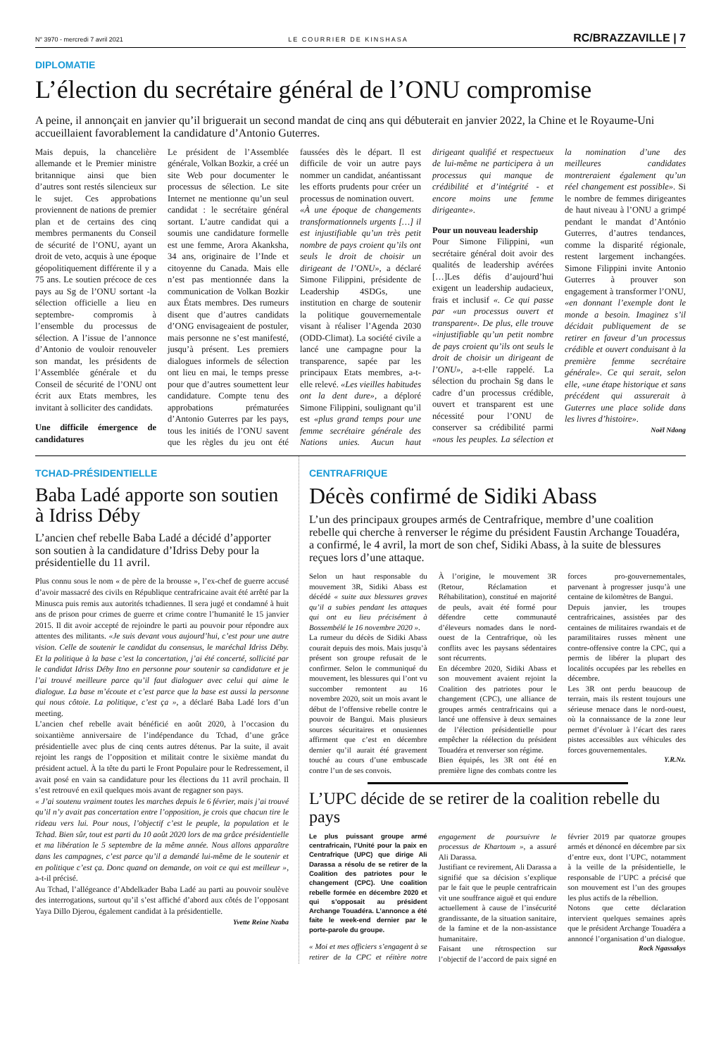N° 3970 - mercredi 7 avril 2021 LE COURRIER DE KINSHASA RC/BRAZZAVILLE | 7
DIPLOMATIE
L’élection du secrétaire général de l’ONU compromise
A peine, il annonçait en janvier qu’il briguerait un second mandat de cinq ans qui débuterait en janvier 2022, la Chine et le Royaume-Uni accueillaient favorablement la candidature d’Antonio Guterres.
Mais depuis, la chancelière allemande et le Premier ministre britannique ainsi que bien d’autres sont restés silencieux sur le sujet. Ces approbations proviennent de nations de premier plan et de certains des cinq membres permanents du Conseil de sécurité de l’ONU, ayant un droit de veto, acquis à une époque géopolitiquement différente il y a 75 ans. Le soutien précoce de ces pays au Sg de l’ONU sortant -la sélection officielle a lieu en septembre- compromis à l’ensemble du processus de sélection. A l’issue de l’annonce d’Antonio de vouloir renouveler son mandat, les présidents de l’Assemblée générale et du Conseil de sécurité de l’ONU ont écrit aux Etats membres, les invitant à solliciter des candidats.
Une difficile émergence de candidatures
Le président de l’Assemblée générale, Volkan Bozkir, a créé un site Web pour documenter le processus de sélection. Le site Internet ne mentionne qu’un seul candidat : le secrétaire général sortant. L’autre candidat qui a soumis une candidature formelle est une femme, Arora Akanksha, 34 ans, originaire de l’Inde et citoyenne du Canada. Mais elle n’est pas mentionnée dans la communication de Volkan Bozkir aux États membres. Des rumeurs disent que d’autres candidats d’ONG envisageaient de postuler, mais personne ne s’est manifesté, jusqu’à présent. Les premiers dialogues informels de sélection ont lieu en mai, le temps presse pour que d’autres soumettent leur candidature. Compte tenu des approbations prématurées d’Antonio Guterres par les pays, tous les initiés de l’ONU savent que les règles du jeu ont été faussées dès le départ. Il est difficile de voir un autre pays nommer un candidat, anéantissant les efforts prudents pour créer un processus de nomination ouvert.
«À une époque de changements transformationnels urgents […] il est injustifiable qu’un très petit nombre de pays croient qu’ils ont seuls le droit de choisir un dirigeant de l’ONU», a déclaré Simone Filippini, présidente de Leadership 4SDGs, une institution en charge de soutenir la politique gouvernementale visant à réaliser l’Agenda 2030 (ODD-Climat). La société civile a lancé une campagne pour la transparence, sapée par les principaux Etats membres, a-t-elle relevé. «Les vieilles habitudes ont la dent dure», a déploré Simone Filippini, soulignant qu’il est «plus grand temps pour une femme secrétaire générale des Nations unies. Aucun haut dirigeant qualifié et respectueux de lui-même ne participera à un processus qui manque de crédibilité et d’intégrité - et encore moins une femme dirigeante».
Pour un nouveau leadership
Pour Simone Filippini, «un secrétaire général doit avoir des qualités de leadership avérées […]Les défis d’aujourd’hui exigent un leadership audacieux, frais et inclusif «. Ce qui passe par «un processus ouvert et transparent». De plus, elle trouve «injustifiable qu’un petit nombre de pays croient qu’ils ont seuls le droit de choisir un dirigeant de l’ONU», a-t-elle rappelé. La sélection du prochain Sg dans le cadre d’un processus crédible, ouvert et transparent est une nécessité pour l’ONU de conserver sa crédibilité parmi «nous les peuples. La sélection et la nomination d’une des meilleures candidates montreraient également qu’un réel changement est possible». Si le nombre de femmes dirigeantes de haut niveau à l’ONU a grimpé pendant le mandat d’António Guterres, d’autres tendances, comme la disparité régionale, restent largement inchangées. Simone Filippini invite Antonio Guterres à prouver son engagement à transformer l’ONU, «en donnant l’exemple dont le monde a besoin. Imaginez s’il décidait publiquement de se retirer en faveur d’un processus crédible et ouvert conduisant à la première femme secrétaire générale». Ce qui serait, selon elle, «une étape historique et sans précédent qui assurerait à Guterres une place solide dans les livres d’histoire».
Noël Ndong
TCHAD-PRÉSIDENTIELLE
Baba Ladé apporte son soutien à Idriss Déby
L’ancien chef rebelle Baba Ladé a décidé d’apporter son soutien à la candidature d’Idriss Deby pour la présidentielle du 11 avril.
Plus connu sous le nom « de père de la brousse », l’ex-chef de guerre accusé d’avoir massacré des civils en République centrafricaine avait été arrêté par la Minusca puis remis aux autorités tchadiennes. Il sera jugé et condamné à huit ans de prison pour crimes de guerre et crime contre l’humanité le 15 janvier 2015. Il dit avoir accepté de rejoindre le parti au pouvoir pour répondre aux attentes des militants. «Je suis devant vous aujourd’hui, c’est pour une autre vision. Celle de soutenir le candidat du consensus, le maréchal Idriss Déby. Et la politique à la base c’est la concertation, j’ai été concerté, sollicité par le candidat Idriss Déby Itno en personne pour soutenir sa candidature et je l’ai trouvé meilleure parce qu’il faut dialoguer avec celui qui aime le dialogue. La base m’écoute et c’est parce que la base est aussi la personne qui nous côtoie. La politique, c’est ça », a déclaré Baba Ladé lors d’un meeting.
L’ancien chef rebelle avait bénéficié en août 2020, à l’occasion du soixantième anniversaire de l’indépendance du Tchad, d’une grâce présidentielle avec plus de cinq cents autres détenus. Par la suite, il avait rejoint les rangs de l’opposition et militait contre le sixième mandat du président actuel. À la tête du parti le Front Populaire pour le Redressement, il avait posé en vain sa candidature pour les élections du 11 avril prochain. Il s’est retrouvé en exil quelques mois avant de regagner son pays.
« J’ai soutenu vraiment toutes les marches depuis le 6 février, mais j’ai trouvé qu’il n’y avait pas concertation entre l’opposition, je crois que chacun tire le rideau vers lui. Pour nous, l’objectif c’est le peuple, la population et le Tchad. Bien sûr, tout est parti du 10 août 2020 lors de ma grâce présidentielle et ma libération le 5 septembre de la même année. Nous allons apparaître dans les campagnes, c’est parce qu’il a demandé lui-même de le soutenir et en politique c’est ça. Donc quand on demande, on voit ce qui est meilleur », a-t-il précisé.
Au Tchad, l’allégeance d’Abdelkader Baba Ladé au parti au pouvoir soulève des interrogations, surtout qu’il s’est affiché d’abord aux côtés de l’opposant Yaya Dillo Djerou, également candidat à la présidentielle.
Yvette Reine Nzaba
CENTRAFRIQUE
Décès confirmé de Sidiki Abass
L’un des principaux groupes armés de Centrafrique, membre d’une coalition rebelle qui cherche à renverser le régime du président Faustin Archange Touadéra, a confirmé, le 4 avril, la mort de son chef, Sidiki Abass, à la suite de blessures reçues lors d’une attaque.
Selon un haut responsable du mouvement 3R, Sidiki Abass est décédé « suite aux blessures graves qu’il a subies pendant les attaques qui ont eu lieu précisément à Bossembélé le 16 novembre 2020 ».
La rumeur du décès de Sidiki Abass courait depuis des mois. Mais jusqu’à présent son groupe refusait de le confirmer. Selon le communiqué du mouvement, les blessures qui l’ont vu succomber remontent au 16 novembre 2020, soit un mois avant le début de l’offensive rebelle contre le pouvoir de Bangui. Mais plusieurs sources sécuritaires et onusiennes affirment que c’est en décembre dernier qu’il aurait été gravement touché au cours d’une embuscade contre l’un de ses convois.
À l’origine, le mouvement 3R (Retour, Réclamation et Réhabilitation), constitué en majorité de peuls, avait été formé pour défendre cette communauté d’éleveurs nomades dans le nord-ouest de la Centrafrique, où les conflits avec les paysans sédentaires sont récurrents.
En décembre 2020, Sidiki Abass et son mouvement avaient rejoint la Coalition des patriotes pour le changement (CPC), une alliance de groupes armés centrafricains qui a lancé une offensive à deux semaines de l’élection présidentielle pour empêcher la réélection du président Touadéra et renverser son régime.
Bien équipés, les 3R ont été en première ligne des combats contre les forces pro-gouvernementales, parvenant à progresser jusqu’à une centaine de kilomètres de Bangui.
Depuis janvier, les troupes centrafricaines, assistées par des centaines de militaires rwandais et de paramilitaires russes mènent une contre-offensive contre la CPC, qui a permis de libérer la plupart des localités occupées par les rebelles en décembre.
Les 3R ont perdu beaucoup de terrain, mais ils restent toujours une sérieuse menace dans le nord-ouest, où la connaissance de la zone leur permet d’évoluer à l’écart des rares pistes accessibles aux véhicules des forces gouvernementales.
Y.R.Nz.
L’UPC décide de se retirer de la coalition rebelle du pays
Le plus puissant groupe armé centrafricain, l’Unité pour la paix en Centrafrique (UPC) que dirige Ali Darassa a résolu de se retirer de la Coalition des patriotes pour le changement (CPC). Une coalition rebelle formée en décembre 2020 et qui s’opposait au président Archange Touadéra. L’annonce a été faite le week-end dernier par le porte-parole du groupe.
« Moi et mes officiers s’engagent à se retirer de la CPC et réitère notre engagement de poursuivre le processus de Khartoum », a assuré Ali Darassa.
Justifiant ce revirement, Ali Darassa a signifié que sa décision s’explique par le fait que le peuple centrafricain vit une souffrance aiguë et qui endure actuellement à cause de l’insécurité grandissante, de la situation sanitaire, de la famine et de la non-assistance humanitaire.
Faisant une rétrospection sur l’objectif de l’accord de paix signé en février 2019 par quatorze groupes armés et dénoncé en décembre par six d’entre eux, dont l’UPC, notamment à la veille de la présidentielle, le responsable de l’UPC a précisé que son mouvement est l’un des groupes les plus actifs de la rébellion.
Notons que cette déclaration intervient quelques semaines après que le président Archange Touadéra a annoncé l’organisation d’un dialogue.
Rock Ngassakys